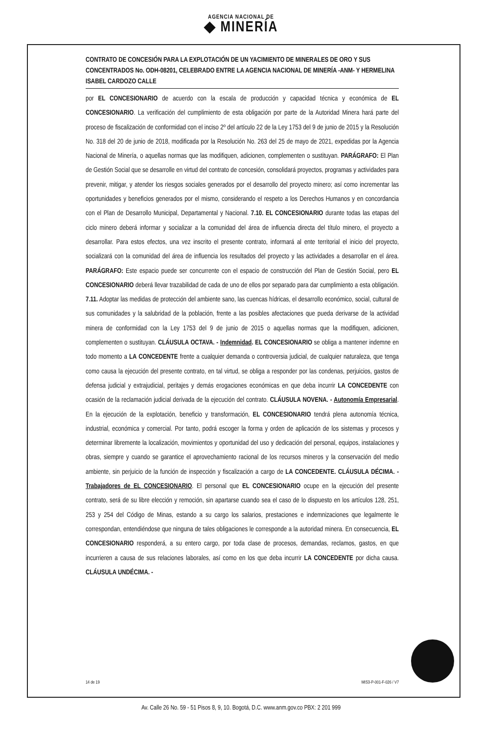AGENCIA NACIONAL DE
◆ MINERÍA
CONTRATO DE CONCESIÓN PARA LA EXPLOTACIÓN DE UN YACIMIENTO DE MINERALES DE ORO Y SUS CONCENTRADOS No. ODH-08201, CELEBRADO ENTRE LA AGENCIA NACIONAL DE MINERÍA -ANM- Y HERMELINA ISABEL CARDOZO CALLE
por EL CONCESIONARIO de acuerdo con la escala de producción y capacidad técnica y económica de EL CONCESIONARIO. La verificación del cumplimiento de esta obligación por parte de la Autoridad Minera hará parte del proceso de fiscalización de conformidad con el inciso 2º del artículo 22 de la Ley 1753 del 9 de junio de 2015 y la Resolución No. 318 del 20 de junio de 2018, modificada por la Resolución No. 263 del 25 de mayo de 2021, expedidas por la Agencia Nacional de Minería, o aquellas normas que las modifiquen, adicionen, complementen o sustituyan. PARÁGRAFO: El Plan de Gestión Social que se desarrolle en virtud del contrato de concesión, consolidará proyectos, programas y actividades para prevenir, mitigar, y atender los riesgos sociales generados por el desarrollo del proyecto minero; así como incrementar las oportunidades y beneficios generados por el mismo, considerando el respeto a los Derechos Humanos y en concordancia con el Plan de Desarrollo Municipal, Departamental y Nacional. 7.10. EL CONCESIONARIO durante todas las etapas del ciclo minero deberá informar y socializar a la comunidad del área de influencia directa del título minero, el proyecto a desarrollar. Para estos efectos, una vez inscrito el presente contrato, informará al ente territorial el inicio del proyecto, socializará con la comunidad del área de influencia los resultados del proyecto y las actividades a desarrollar en el área. PARÁGRAFO: Este espacio puede ser concurrente con el espacio de construcción del Plan de Gestión Social, pero EL CONCESIONARIO deberá llevar trazabilidad de cada de uno de ellos por separado para dar cumplimiento a esta obligación. 7.11. Adoptar las medidas de protección del ambiente sano, las cuencas hídricas, el desarrollo económico, social, cultural de sus comunidades y la salubridad de la población, frente a las posibles afectaciones que pueda derivarse de la actividad minera de conformidad con la Ley 1753 del 9 de junio de 2015 o aquellas normas que la modifiquen, adicionen, complementen o sustituyan. CLÁUSULA OCTAVA. - Indemnidad. EL CONCESIONARIO se obliga a mantener indemne en todo momento a LA CONCEDENTE frente a cualquier demanda o controversia judicial, de cualquier naturaleza, que tenga como causa la ejecución del presente contrato, en tal virtud, se obliga a responder por las condenas, perjuicios, gastos de defensa judicial y extrajudicial, peritajes y demás erogaciones económicas en que deba incurrir LA CONCEDENTE con ocasión de la reclamación judicial derivada de la ejecución del contrato. CLÁUSULA NOVENA. - Autonomía Empresarial. En la ejecución de la explotación, beneficio y transformación, EL CONCESIONARIO tendrá plena autonomía técnica, industrial, económica y comercial. Por tanto, podrá escoger la forma y orden de aplicación de los sistemas y procesos y determinar libremente la localización, movimientos y oportunidad del uso y dedicación del personal, equipos, instalaciones y obras, siempre y cuando se garantice el aprovechamiento racional de los recursos mineros y la conservación del medio ambiente, sin perjuicio de la función de inspección y fiscalización a cargo de LA CONCEDENTE. CLÁUSULA DÉCIMA. - Trabajadores de EL CONCESIONARIO. El personal que EL CONCESIONARIO ocupe en la ejecución del presente contrato, será de su libre elección y remoción, sin apartarse cuando sea el caso de lo dispuesto en los artículos 128, 251, 253 y 254 del Código de Minas, estando a su cargo los salarios, prestaciones e indemnizaciones que legalmente le correspondan, entendiéndose que ninguna de tales obligaciones le corresponde a la autoridad minera. En consecuencia, EL CONCESIONARIO responderá, a su entero cargo, por toda clase de procesos, demandas, reclamos, gastos, en que incurrieren a causa de sus relaciones laborales, así como en los que deba incurrir LA CONCEDENTE por dicha causa. CLÁUSULA UNDÉCIMA. -
14 de 19 MIS3-P-001-F-026 / V7
Av. Calle 26 No. 59 - 51 Pisos 8, 9, 10. Bogotá, D.C. www.anm.gov.co PBX: 2 201 999